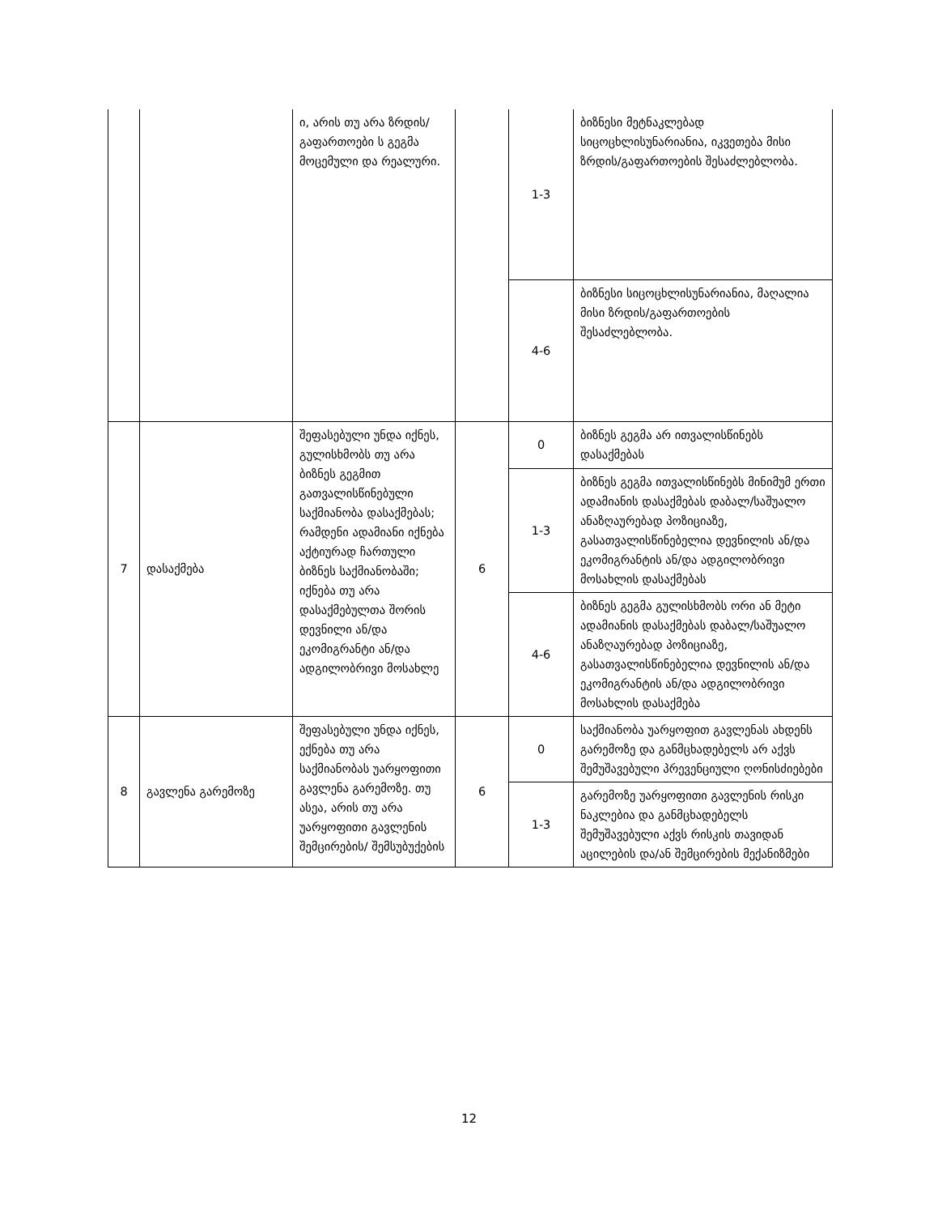| | | ი, არის თუ არა ზრდის/გაფართოები ს გეგმა მოცემული და რეალური. | | 1-3 | ბიზნესი მეტნაკლებად სიცოცხლისუნარიანია, იკვეთება მისი ზრდის/გაფართოების შესაძლებლობა. |
| | | | | 4-6 | ბიზნესი სიცოცხლისუნარიანია, მაღალია მისი ზრდის/გაფართოების შესაძლებლობა. |
| 7 | დასაქმება | შეფასებული უნდა იქნეს, გულისხმობს თუ არა ბიზნეს გეგმით გათვალისწინებული საქმიანობა დასაქმებას; რამდენი ადამიანი იქნება აქტიურად ჩართული ბიზნეს საქმიანობაში; იქნება თუ არა დასაქმებულთა შორის დევნილი ან/და ეკომიგრანტი ან/და ადგილობრივი მოსახლე | 6 | 0 | ბიზნეს გეგმა არ ითვალისწინებს დასაქმებას |
| | | | | 1-3 | ბიზნეს გეგმა ითვალისწინებს მინიმუმ ერთი ადამიანის დასაქმებას დაბალ/საშუალო ანაზღაურებად პოზიციაზე, გასათვალისწინებელია დევნილის ან/და ეკომიგრანტის ან/და ადგილობრივი მოსახლის დასაქმებას |
| | | | | 4-6 | ბიზნეს გეგმა გულისხმობს ორი ან მეტი ადამიანის დასაქმებას დაბალ/საშუალო ანაზღაურებად პოზიციაზე, გასათვალისწინებელია დევნილის ან/და ეკომიგრანტის ან/და ადგილობრივი მოსახლის დასაქმება |
| 8 | გავლენა გარემოზე | შეფასებული უნდა იქნეს, ექნება თუ არა საქმიანობას უარყოფითი გავლენა გარემოზე. თუ ასეა, არის თუ არა უარყოფითი გავლენის შემცირების/ შემსუბუქების | 6 | 0 | საქმიანობა უარყოფით გავლენას ახდენს გარემოზე და განმცხადებელს არ აქვს შემუშავებული პრევენციული ღონისძიებები |
| | | | | 1-3 | გარემოზე უარყოფითი გავლენის რისკი ნაკლებია და განმცხადებელს შემუშავებული აქვს რისკის თავიდან აცილების და/ან შემცირების მექანიზმები |
12